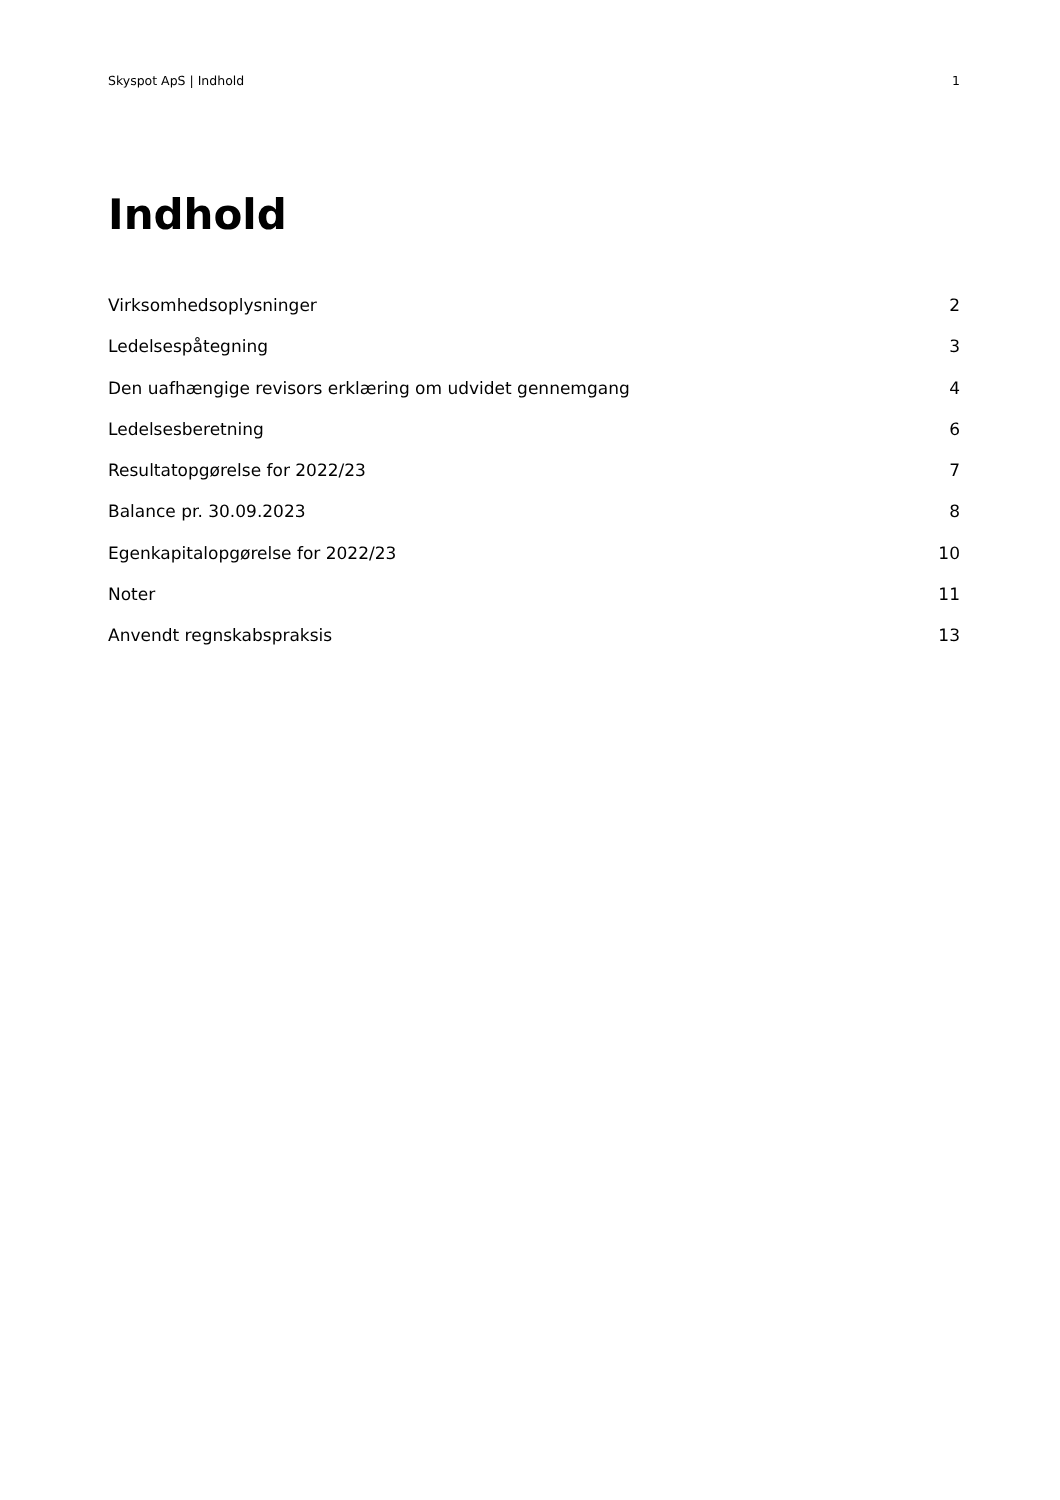Skyspot ApS | Indhold 1
Indhold
Virksomhedsoplysninger 2
Ledelsespåtegning 3
Den uafhængige revisors erklæring om udvidet gennemgang 4
Ledelsesberetning 6
Resultatopgørelse for 2022/23 7
Balance pr. 30.09.2023 8
Egenkapitalopgørelse for 2022/23 10
Noter 11
Anvendt regnskabspraksis 13